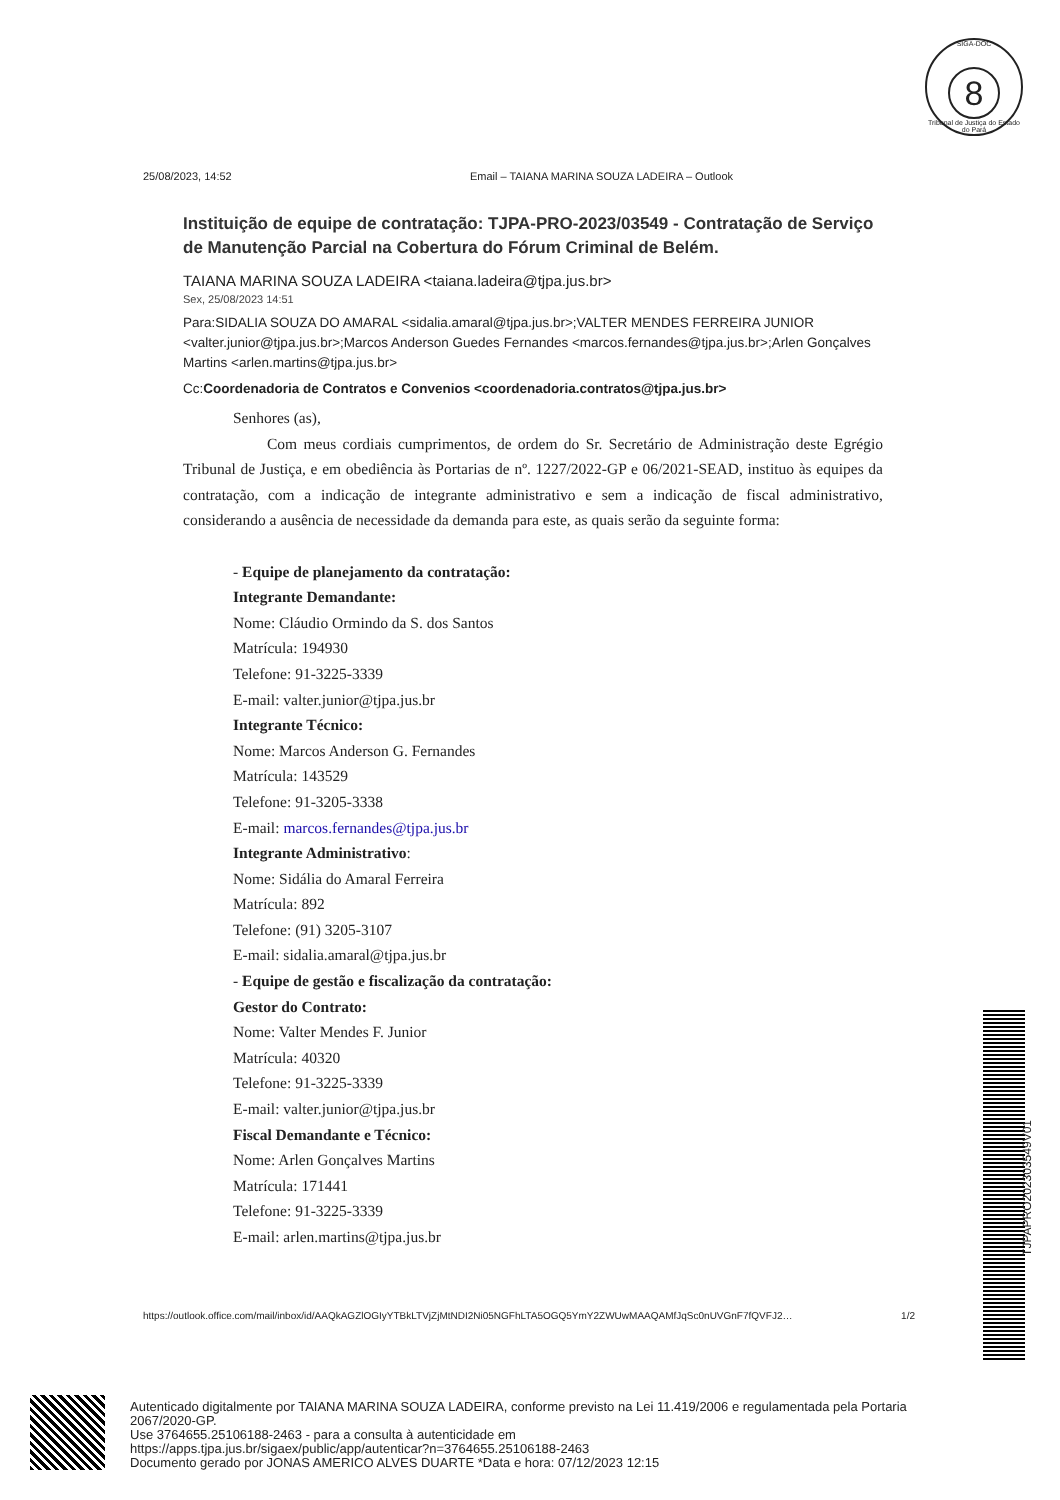SIGA-DOC
8
Tribunal de Justiça do Estado do Pará
25/08/2023, 14:52 Email – TAIANA MARINA SOUZA LADEIRA – Outlook
Instituição de equipe de contratação: TJPA-PRO-2023/03549 - Contratação de Serviço de Manutenção Parcial na Cobertura do Fórum Criminal de Belém.
TAIANA MARINA SOUZA LADEIRA <taiana.ladeira@tjpa.jus.br>
Sex, 25/08/2023 14:51
Para:SIDALIA SOUZA DO AMARAL <sidalia.amaral@tjpa.jus.br>;VALTER MENDES FERREIRA JUNIOR <valter.junior@tjpa.jus.br>;Marcos Anderson Guedes Fernandes <marcos.fernandes@tjpa.jus.br>;Arlen Gonçalves Martins <arlen.martins@tjpa.jus.br>
Cc:Coordenadoria de Contratos e Convenios <coordenadoria.contratos@tjpa.jus.br>
Senhores (as),
Com meus cordiais cumprimentos, de ordem do Sr. Secretário de Administração deste Egrégio Tribunal de Justiça, e em obediência às Portarias de nº. 1227/2022-GP e 06/2021-SEAD, instituo às equipes da contratação, com a indicação de integrante administrativo e sem a indicação de fiscal administrativo, considerando a ausência de necessidade da demanda para este, as quais serão da seguinte forma:
- Equipe de planejamento da contratação:
Integrante Demandante:
Nome: Cláudio Ormindo da S. dos Santos
Matrícula: 194930
Telefone: 91-3225-3339
E-mail: valter.junior@tjpa.jus.br
Integrante Técnico:
Nome: Marcos Anderson G. Fernandes
Matrícula: 143529
Telefone: 91-3205-3338
E-mail: marcos.fernandes@tjpa.jus.br
Integrante Administrativo:
Nome: Sidália do Amaral Ferreira
Matrícula: 892
Telefone: (91) 3205-3107
E-mail: sidalia.amaral@tjpa.jus.br
- Equipe de gestão e fiscalização da contratação:
Gestor do Contrato:
Nome: Valter Mendes F. Junior
Matrícula: 40320
Telefone: 91-3225-3339
E-mail: valter.junior@tjpa.jus.br
Fiscal Demandante e Técnico:
Nome: Arlen Gonçalves Martins
Matrícula: 171441
Telefone: 91-3225-3339
E-mail: arlen.martins@tjpa.jus.br
https://outlook.office.com/mail/inbox/id/AAQkAGZlOGIyYTBkLTVjZjMtNDI2Ni05NGFhLTA5OGQ5YmY2ZWUwMAAQAMfJqSc0nUVGnF7fQVFJ2… 1/2
TJPAPRO202303549V01
Autenticado digitalmente por TAIANA MARINA SOUZA LADEIRA, conforme previsto na Lei 11.419/2006 e regulamentada pela Portaria 2067/2020-GP.
Use 3764655.25106188-2463 - para a consulta à autenticidade em
https://apps.tjpa.jus.br/sigaex/public/app/autenticar?n=3764655.25106188-2463
Documento gerado por JONAS AMERICO ALVES DUARTE *Data e hora: 07/12/2023 12:15